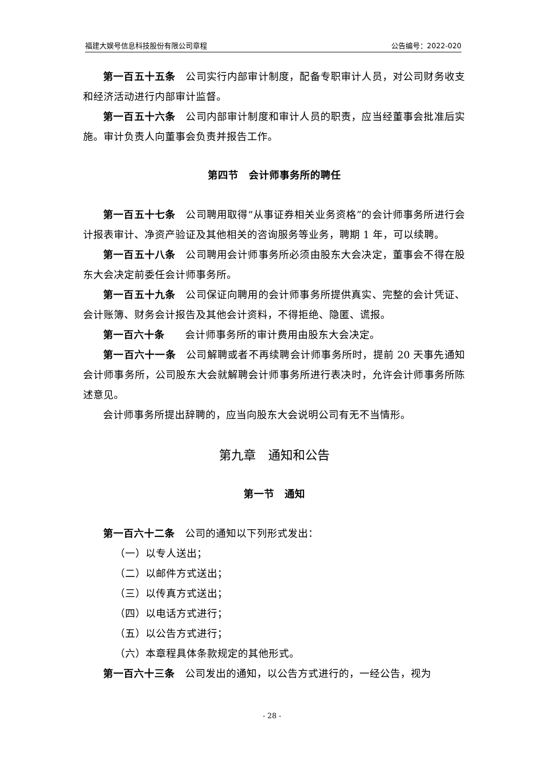福建大娱号信息科技股份有限公司章程 公告编号：2022-020
第一百五十五条　公司实行内部审计制度，配备专职审计人员，对公司财务收支和经济活动进行内部审计监督。
第一百五十六条　公司内部审计制度和审计人员的职责，应当经董事会批准后实施。审计负责人向董事会负责并报告工作。
第四节　会计师事务所的聘任
第一百五十七条　公司聘用取得“从事证券相关业务资格”的会计师事务所进行会计报表审计、净资产验证及其他相关的咨询服务等业务，聘期 1 年，可以续聘。
第一百五十八条　公司聘用会计师事务所必须由股东大会决定，董事会不得在股东大会决定前委任会计师事务所。
第一百五十九条　公司保证向聘用的会计师事务所提供真实、完整的会计凭证、会计账簿、财务会计报告及其他会计资料，不得拒绝、隐匿、谎报。
第一百六十条　　会计师事务所的审计费用由股东大会决定。
第一百六十一条　公司解聘或者不再续聘会计师事务所时，提前 20 天事先通知会计师事务所，公司股东大会就解聘会计师事务所进行表决时，允许会计师事务所陈述意见。
会计师事务所提出辞聘的，应当向股东大会说明公司有无不当情形。
第九章　通知和公告
第一节　通知
第一百六十二条　公司的通知以下列形式发出：
（一）以专人送出；
（二）以邮件方式送出；
（三）以传真方式送出；
（四）以电话方式进行；
（五）以公告方式进行；
（六）本章程具体条款规定的其他形式。
第一百六十三条　公司发出的通知，以公告方式进行的，一经公告，视为
- 28 -